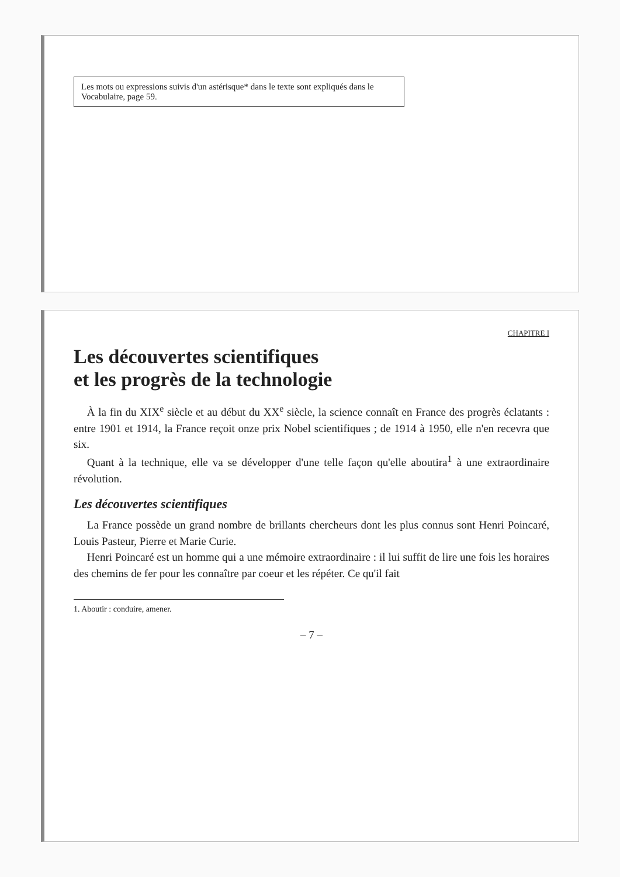Les mots ou expressions suivis d'un astérisque* dans le texte sont expliqués dans le Vocabulaire, page 59.
CHAPITRE I
Les découvertes scientifiques
et les progrès de la technologie
À la fin du XIX<sup>e</sup> siècle et au début du XX<sup>e</sup> siècle, la science connaît en France des progrès éclatants : entre 1901 et 1914, la France reçoit onze prix Nobel scientifiques ; de 1914 à 1950, elle n'en recevra que six.
Quant à la technique, elle va se développer d'une telle façon qu'elle aboutira<sup>1</sup> à une extraordinaire révolution.
Les découvertes scientifiques
La France possède un grand nombre de brillants chercheurs dont les plus connus sont Henri Poincaré, Louis Pasteur, Pierre et Marie Curie.
Henri Poincaré est un homme qui a une mémoire extraordinaire : il lui suffit de lire une fois les horaires des chemins de fer pour les connaître par coeur et les répéter. Ce qu'il fait
1. Aboutir : conduire, amener.
– 7 –